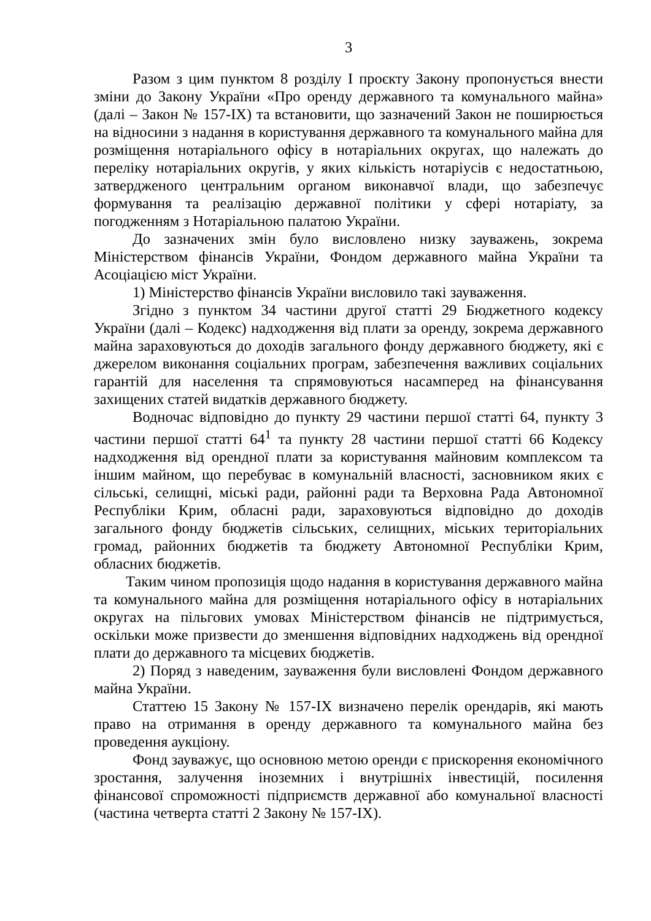3
Разом з цим пунктом 8 розділу І проєкту Закону пропонується внести зміни до Закону України «Про оренду державного та комунального майна» (далі – Закон № 157-IX) та встановити, що зазначений Закон не поширюється на відносини з надання в користування державного та комунального майна для розміщення нотаріального офісу в нотаріальних округах, що належать до переліку нотаріальних округів, у яких кількість нотаріусів є недостатньою, затвердженого центральним органом виконавчої влади, що забезпечує формування та реалізацію державної політики у сфері нотаріату, за погодженням з Нотаріальною палатою України.
До зазначених змін було висловлено низку зауважень, зокрема Міністерством фінансів України, Фондом державного майна України та Асоціацією міст України.
1) Міністерство фінансів України висловило такі зауваження.
Згідно з пунктом 34 частини другої статті 29 Бюджетного кодексу України (далі – Кодекс) надходження від плати за оренду, зокрема державного майна зараховуються до доходів загального фонду державного бюджету, які є джерелом виконання соціальних програм, забезпечення важливих соціальних гарантій для населення та спрямовуються насамперед на фінансування захищених статей видатків державного бюджету.
Водночас відповідно до пункту 29 частини першої статті 64, пункту 3 частини першої статті 64<sup>1</sup> та пункту 28 частини першої статті 66 Кодексу надходження від орендної плати за користування майновим комплексом та іншим майном, що перебуває в комунальній власності, засновником яких є сільські, селищні, міські ради, районні ради та Верховна Рада Автономної Республіки Крим, обласні ради, зараховуються відповідно до доходів загального фонду бюджетів сільських, селищних, міських територіальних громад, районних бюджетів та бюджету Автономної Республіки Крим, обласних бюджетів.
Таким чином пропозиція щодо надання в користування державного майна та комунального майна для розміщення нотаріального офісу в нотаріальних округах на пільгових умовах Міністерством фінансів не підтримується, оскільки може призвести до зменшення відповідних надходжень від орендної плати до державного та місцевих бюджетів.
2) Поряд з наведеним, зауваження були висловлені Фондом державного майна України.
Статтею 15 Закону № 157-IX визначено перелік орендарів, які мають право на отримання в оренду державного та комунального майна без проведення аукціону.
Фонд зауважує, що основною метою оренди є прискорення економічного зростання, залучення іноземних і внутрішніх інвестицій, посилення фінансової спроможності підприємств державної або комунальної власності (частина четверта статті 2 Закону № 157-IX).